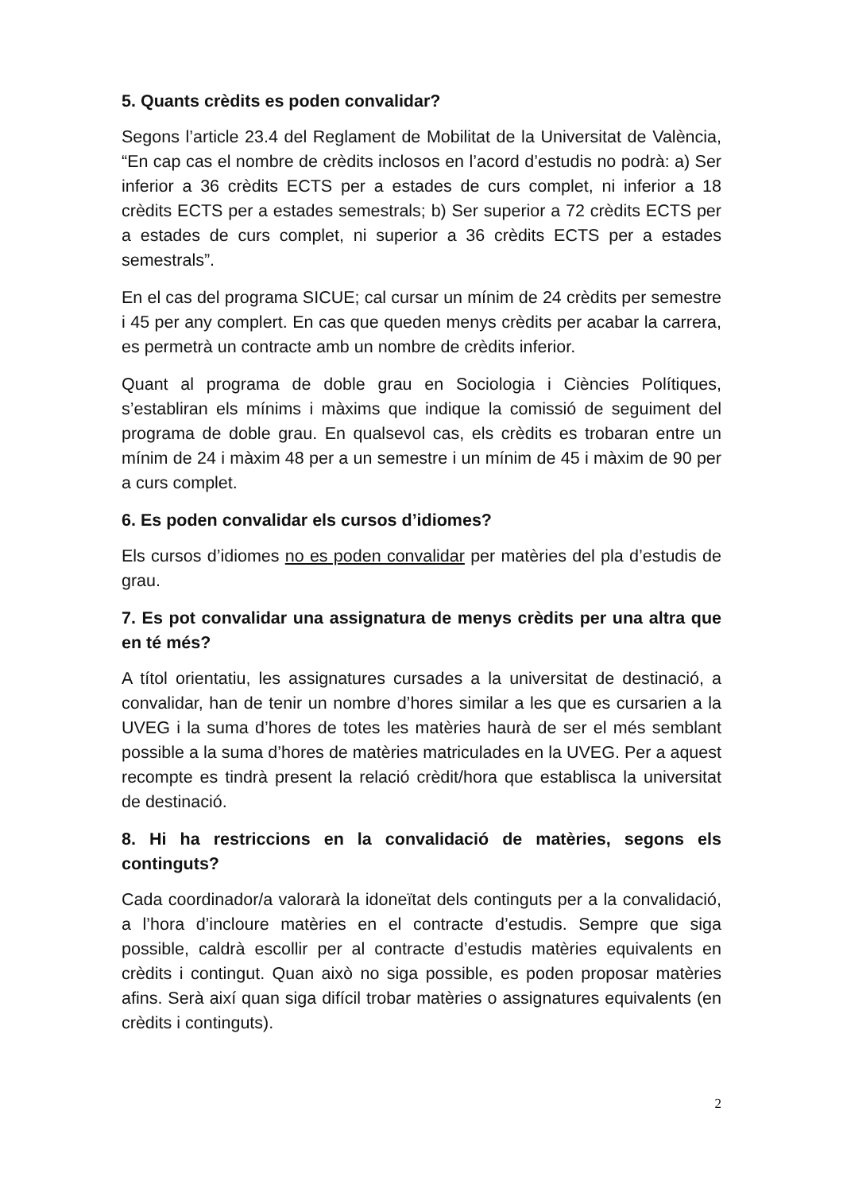5. Quants crèdits es poden convalidar?
Segons l’article 23.4 del Reglament de Mobilitat de la Universitat de València, “En cap cas el nombre de crèdits inclosos en l’acord d’estudis no podrà: a) Ser inferior a 36 crèdits ECTS per a estades de curs complet, ni inferior a 18 crèdits ECTS per a estades semestrals; b) Ser superior a 72 crèdits ECTS per a estades de curs complet, ni superior a 36 crèdits ECTS per a estades semestrals”.
En el cas del programa SICUE; cal cursar un mínim de 24 crèdits per semestre i 45 per any complert. En cas que queden menys crèdits per acabar la carrera, es permetrà un contracte amb un nombre de crèdits inferior.
Quant al programa de doble grau en Sociologia i Ciències Polítiques, s’establiran els mínims i màxims que indique la comissió de seguiment del programa de doble grau. En qualsevol cas, els crèdits es trobaran entre un mínim de 24 i màxim 48 per a un semestre i un mínim de 45 i màxim de 90 per a curs complet.
6. Es poden convalidar els cursos d’idiomes?
Els cursos d’idiomes no es poden convalidar per matèries del pla d’estudis de grau.
7. Es pot convalidar una assignatura de menys crèdits per una altra que en té més?
A títol orientatiu, les assignatures cursades a la universitat de destinació, a convalidar, han de tenir un nombre d’hores similar a les que es cursarien a la UVEG i la suma d’hores de totes les matèries haurà de ser el més semblant possible a la suma d’hores de matèries matriculades en la UVEG. Per a aquest recompte es tindrà present la relació crèdit/hora que establisca la universitat de destinació.
8. Hi ha restriccions en la convalidació de matèries, segons els continguts?
Cada coordinador/a valorarà la idoneïtat dels continguts per a la convalidació, a l’hora d’incloure matèries en el contracte d’estudis. Sempre que siga possible, caldrà escollir per al contracte d’estudis matèries equivalents en crèdits i contingut. Quan això no siga possible, es poden proposar matèries afins. Serà així quan siga difícil trobar matèries o assignatures equivalents (en crèdits i continguts).
2